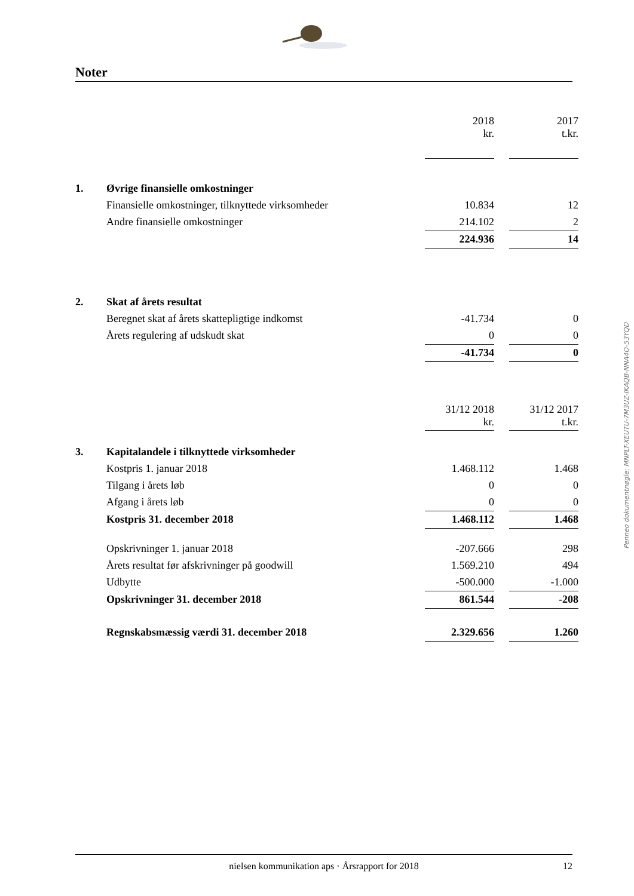Noter
| | | 2018 kr. | | 2017 t.kr. |
| 1. | Øvrige finansielle omkostninger | | | |
| | Finansielle omkostninger, tilknyttede virksomheder | 10.834 | | 12 |
| | Andre finansielle omkostninger | 214.102 | | 2 |
| | | 224.936 | | 14 |
| 2. | Skat af årets resultat | | | |
| | Beregnet skat af årets skattepligtige indkomst | -41.734 | | 0 |
| | Årets regulering af udskudt skat | 0 | | 0 |
| | | -41.734 | | 0 |
| | | 31/12 2018 kr. | | 31/12 2017 t.kr. |
| 3. | Kapitalandele i tilknyttede virksomheder | | | |
| | Kostpris 1. januar 2018 | 1.468.112 | | 1.468 |
| | Tilgang i årets løb | 0 | | 0 |
| | Afgang i årets løb | 0 | | 0 |
| | Kostpris 31. december 2018 | 1.468.112 | | 1.468 |
| | Opskrivninger 1. januar 2018 | -207.666 | | 298 |
| | Årets resultat før afskrivninger på goodwill | 1.569.210 | | 494 |
| | Udbytte | -500.000 | | -1.000 |
| | Opskrivninger 31. december 2018 | 861.544 | | -208 |
| | Regnskabsmæssig værdi 31. december 2018 | 2.329.656 | | 1.260 |
Penneo dokumentnøgle: MNPLT-XEUTU-7M3UZ-IKAQB-NNA4O-53YQD
nielsen kommunikation aps · Årsrapport for 2018 12